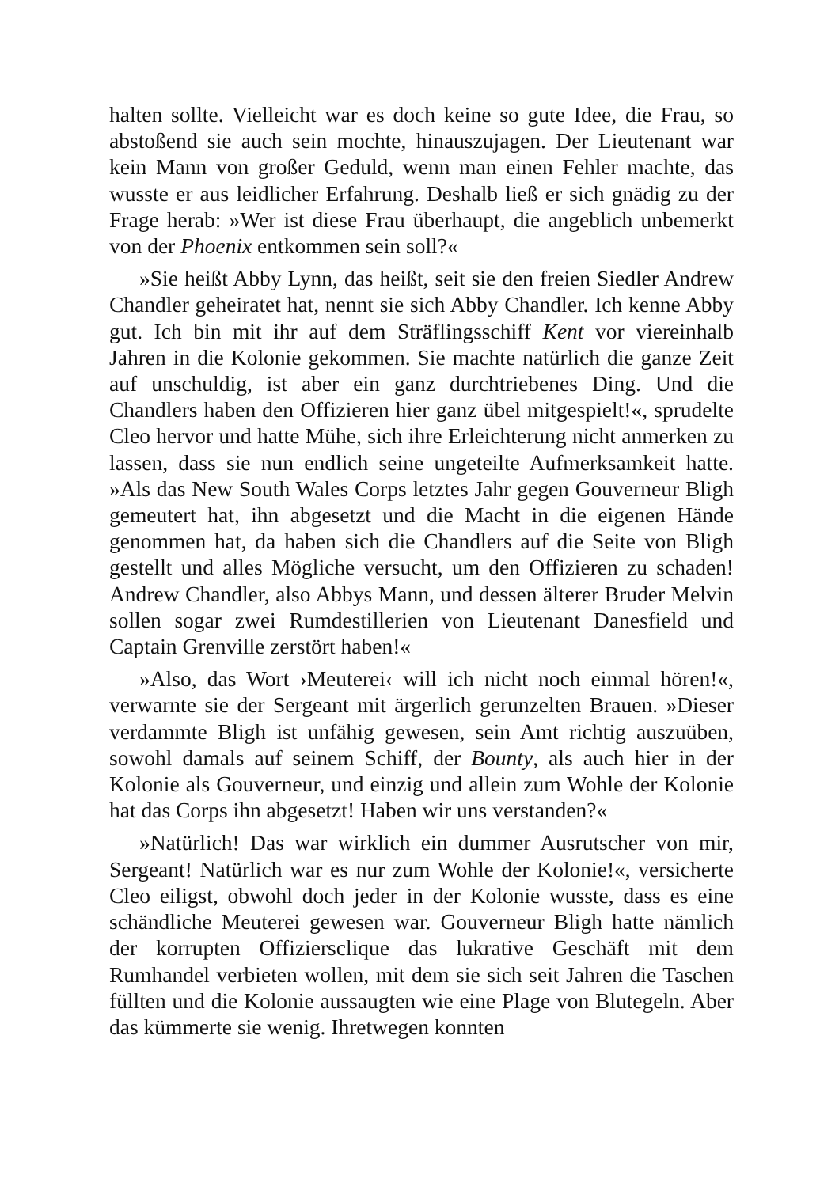halten sollte. Vielleicht war es doch keine so gute Idee, die Frau, so abstoßend sie auch sein mochte, hinauszujagen. Der Lieutenant war kein Mann von großer Geduld, wenn man einen Fehler machte, das wusste er aus leidlicher Erfahrung. Deshalb ließ er sich gnädig zu der Frage herab: »Wer ist diese Frau überhaupt, die angeblich unbemerkt von der Phoenix entkommen sein soll?«
»Sie heißt Abby Lynn, das heißt, seit sie den freien Siedler Andrew Chandler geheiratet hat, nennt sie sich Abby Chandler. Ich kenne Abby gut. Ich bin mit ihr auf dem Sträflingsschiff Kent vor viereinhalb Jahren in die Kolonie gekommen. Sie machte natürlich die ganze Zeit auf unschuldig, ist aber ein ganz durchtriebenes Ding. Und die Chandlers haben den Offizieren hier ganz übel mitgespielt!«, sprudelte Cleo hervor und hatte Mühe, sich ihre Erleichterung nicht anmerken zu lassen, dass sie nun endlich seine ungeteilte Aufmerksamkeit hatte. »Als das New South Wales Corps letztes Jahr gegen Gouverneur Bligh gemeutert hat, ihn abgesetzt und die Macht in die eigenen Hände genommen hat, da haben sich die Chandlers auf die Seite von Bligh gestellt und alles Mögliche versucht, um den Offizieren zu schaden! Andrew Chandler, also Abbys Mann, und dessen älterer Bruder Melvin sollen sogar zwei Rumdestillerien von Lieutenant Danesfield und Captain Grenville zerstört haben!«
»Also, das Wort ›Meuterei‹ will ich nicht noch einmal hören!«, verwarnte sie der Sergeant mit ärgerlich gerunzelten Brauen. »Dieser verdammte Bligh ist unfähig gewesen, sein Amt richtig auszuüben, sowohl damals auf seinem Schiff, der Bounty, als auch hier in der Kolonie als Gouverneur, und einzig und allein zum Wohle der Kolonie hat das Corps ihn abgesetzt! Haben wir uns verstanden?«
»Natürlich! Das war wirklich ein dummer Ausrutscher von mir, Sergeant! Natürlich war es nur zum Wohle der Kolonie!«, versicherte Cleo eiligst, obwohl doch jeder in der Kolonie wusste, dass es eine schändliche Meuterei gewesen war. Gouverneur Bligh hatte nämlich der korrupten Offiziersclique das lukrative Geschäft mit dem Rumhandel verbieten wollen, mit dem sie sich seit Jahren die Taschen füllten und die Kolonie aussaugten wie eine Plage von Blutegeln. Aber das kümmerte sie wenig. Ihretwegen konnten